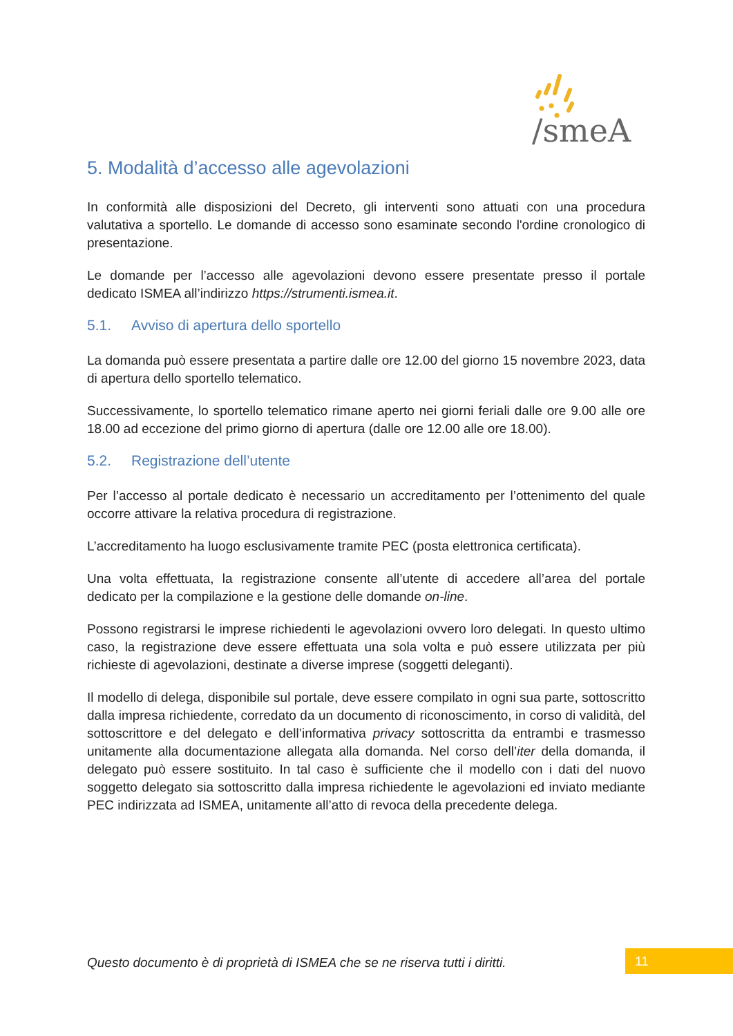/smeA
5. Modalità d’accesso alle agevolazioni
In conformità alle disposizioni del Decreto, gli interventi sono attuati con una procedura valutativa a sportello. Le domande di accesso sono esaminate secondo l'ordine cronologico di presentazione.
Le domande per l’accesso alle agevolazioni devono essere presentate presso il portale dedicato ISMEA all’indirizzo https://strumenti.ismea.it.
5.1. Avviso di apertura dello sportello
La domanda può essere presentata a partire dalle ore 12.00 del giorno 15 novembre 2023, data di apertura dello sportello telematico.
Successivamente, lo sportello telematico rimane aperto nei giorni feriali dalle ore 9.00 alle ore 18.00 ad eccezione del primo giorno di apertura (dalle ore 12.00 alle ore 18.00).
5.2. Registrazione dell’utente
Per l’accesso al portale dedicato è necessario un accreditamento per l’ottenimento del quale occorre attivare la relativa procedura di registrazione.
L’accreditamento ha luogo esclusivamente tramite PEC (posta elettronica certificata).
Una volta effettuata, la registrazione consente all’utente di accedere all’area del portale dedicato per la compilazione e la gestione delle domande on-line.
Possono registrarsi le imprese richiedenti le agevolazioni ovvero loro delegati. In questo ultimo caso, la registrazione deve essere effettuata una sola volta e può essere utilizzata per più richieste di agevolazioni, destinate a diverse imprese (soggetti deleganti).
Il modello di delega, disponibile sul portale, deve essere compilato in ogni sua parte, sottoscritto dalla impresa richiedente, corredato da un documento di riconoscimento, in corso di validità, del sottoscrittore e del delegato e dell’informativa privacy sottoscritta da entrambi e trasmesso unitamente alla documentazione allegata alla domanda. Nel corso dell’iter della domanda, il delegato può essere sostituito. In tal caso è sufficiente che il modello con i dati del nuovo soggetto delegato sia sottoscritto dalla impresa richiedente le agevolazioni ed inviato mediante PEC indirizzata ad ISMEA, unitamente all’atto di revoca della precedente delega.
Questo documento è di proprietà di ISMEA che se ne riserva tutti i diritti.
11